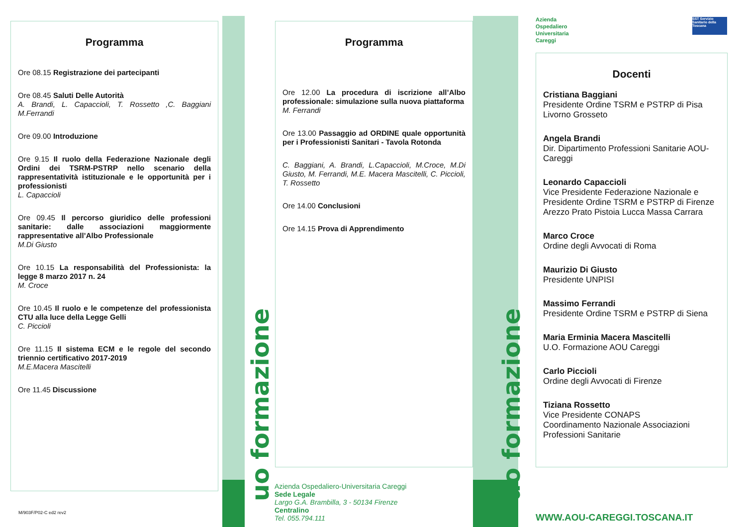uo formazione
uo formazione
Programma
Ore 08.15 Registrazione dei partecipanti
Ore 08.45 Saluti Delle Autorità
A. Brandi, L. Capaccioli, T. Rossetto ,C. Baggiani M.Ferrandi
Ore 09.00 Introduzione
Ore 9.15 Il ruolo della Federazione Nazionale degli Ordini dei TSRM-PSTRP nello scenario della rappresentatività istituzionale e le opportunità per i professionisti
L. Capaccioli
Ore 09.45 Il percorso giuridico delle professioni sanitarie: dalle associazioni maggiormente rappresentative all’Albo Professionale
M.Di Giusto
Ore 10.15 La responsabilità del Professionista: la legge 8 marzo 2017 n. 24
M. Croce
Ore 10.45 Il ruolo e le competenze del professionista CTU alla luce della Legge Gelli
C. Piccioli
Ore 11.15 Il sistema ECM e le regole del secondo triennio certificativo 2017-2019
M.E.Macera Mascitelli
Ore 11.45 Discussione
M/903F/P02-C ed2 rev2
Programma
Ore 12.00 La procedura di iscrizione all’Albo professionale: simulazione sulla nuova piattaforma
M. Ferrandi
Ore 13.00 Passaggio ad ORDINE quale opportunità per i Professionisti Sanitari - Tavola Rotonda
C. Baggiani, A. Brandi, L.Capaccioli, M.Croce, M.Di Giusto, M. Ferrandi, M.E. Macera Mascitelli, C. Piccioli, T. Rossetto
Ore 14.00 Conclusioni
Ore 14.15 Prova di Apprendimento
Azienda Ospedaliero-Universitaria Careggi
Sede Legale
Largo G.A. Brambilla, 3 - 50134 Firenze
Centralino
Tel. 055.794.111
Azienda
Ospedaliero
Universitaria
Careggi
SST Servizio Sanitario della Toscana
Docenti
Cristiana Baggiani
Presidente Ordine TSRM e PSTRP di Pisa Livorno Grosseto
Angela Brandi
Dir. Dipartimento Professioni Sanitarie AOU-Careggi
Leonardo Capaccioli
Vice Presidente Federazione Nazionale e Presidente Ordine TSRM e PSTRP di Firenze Arezzo Prato Pistoia Lucca Massa Carrara
Marco Croce
Ordine degli Avvocati di Roma
Maurizio Di Giusto
Presidente UNPISI
Massimo Ferrandi
Presidente Ordine TSRM e PSTRP di Siena
Maria Erminia Macera Mascitelli
U.O. Formazione AOU Careggi
Carlo Piccioli
Ordine degli Avvocati di Firenze
Tiziana Rossetto
Vice Presidente CONAPS
Coordinamento Nazionale Associazioni Professioni Sanitarie
WWW.AOU-CAREGGI.TOSCANA.IT